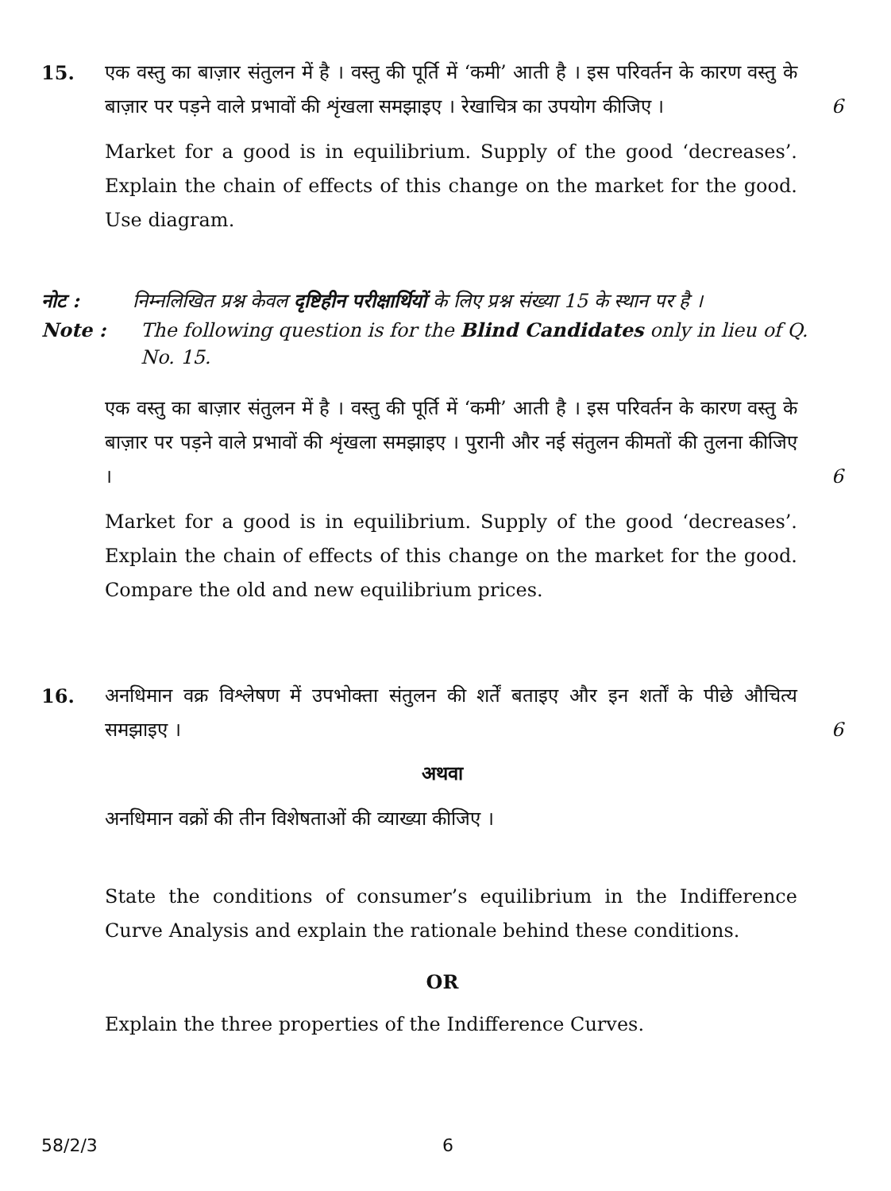15. एक वस्तु का बाज़ार संतुलन में है । वस्तु की पूर्ति में ‘कमी’ आती है । इस परिवर्तन के कारण वस्तु के बाज़ार पर पड़ने वाले प्रभावों की शृंखला समझाइए । रेखाचित्र का उपयोग कीजिए ।
6
Market for a good is in equilibrium. Supply of the good ‘decreases’. Explain the chain of effects of this change on the market for the good. Use diagram.
नोट : निम्नलिखित प्रश्न केवल दृष्टिहीन परीक्षार्थियों के लिए प्रश्न संख्या 15 के स्थान पर है ।
Note : The following question is for the Blind Candidates only in lieu of Q. No. 15.
एक वस्तु का बाज़ार संतुलन में है । वस्तु की पूर्ति में ‘कमी’ आती है । इस परिवर्तन के कारण वस्तु के बाज़ार पर पड़ने वाले प्रभावों की शृंखला समझाइए । पुरानी और नई संतुलन कीमतों की तुलना कीजिए ।
6
Market for a good is in equilibrium. Supply of the good ‘decreases’. Explain the chain of effects of this change on the market for the good. Compare the old and new equilibrium prices.
16. अनधिमान वक्र विश्लेषण में उपभोक्ता संतुलन की शर्तें बताइए और इन शर्तों के पीछे औचित्य समझाइए ।
6
अथवा
अनधिमान वक्रों की तीन विशेषताओं की व्याख्या कीजिए ।
State the conditions of consumer’s equilibrium in the Indifference Curve Analysis and explain the rationale behind these conditions.
OR
Explain the three properties of the Indifference Curves.
58/2/3 6